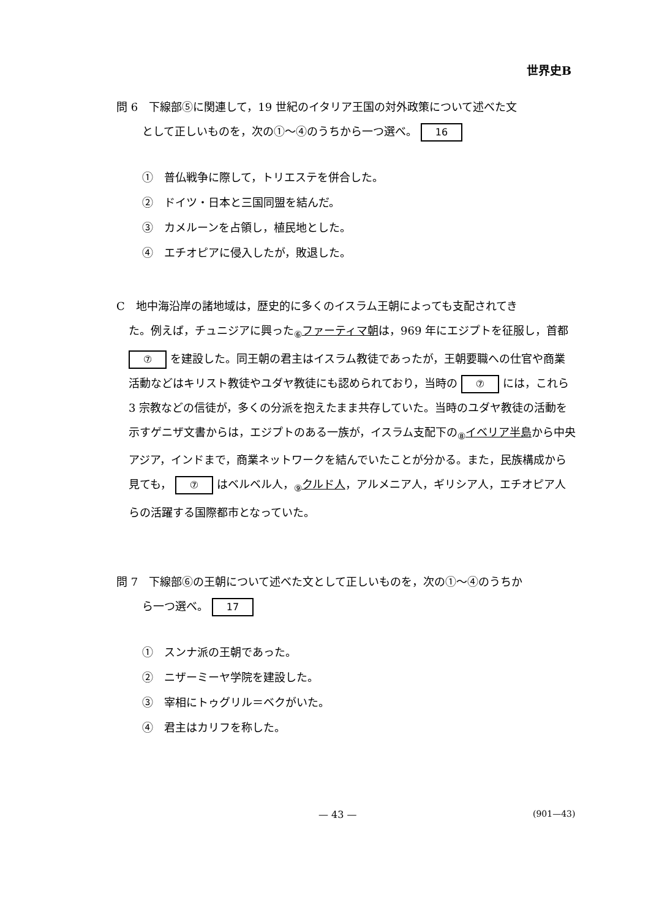世界史B
問 6　下線部⑤に関連して，19 世紀のイタリア王国の対外政策について述べた文
として正しいものを，次の①～④のうちから一つ選べ。 16
①　普仏戦争に際して，トリエステを併合した。
②　ドイツ・日本と三国同盟を結んだ。
③　カメルーンを占領し，植民地とした。
④　エチオピアに侵入したが，敗退した。
C　地中海沿岸の諸地域は，歴史的に多くのイスラム王朝によっても支配されてき
た。例えば，チュニジアに興った<sub>⑥</sub>ファーティマ朝は，969 年にエジプトを征服し，首都 ⑦ を建設した。同王朝の君主はイスラム教徒であったが，王朝要職への仕官や商業活動などはキリスト教徒やユダヤ教徒にも認められており，当時の ⑦ には，これら 3 宗教などの信徒が，多くの分派を抱えたまま共存していた。当時のユダヤ教徒の活動を示すゲニザ文書からは，エジプトのある一族が，イスラム支配下の<sub>⑧</sub>イベリア半島から中央アジア，インドまで，商業ネットワークを結んでいたことが分かる。また，民族構成から見ても， ⑦ はベルベル人，<sub>⑨</sub>クルド人，アルメニア人，ギリシア人，エチオピア人らの活躍する国際都市となっていた。
問 7　下線部⑥の王朝について述べた文として正しいものを，次の①～④のうちか
ら一つ選べ。 17
①　スンナ派の王朝であった。
②　ニザーミーヤ学院を建設した。
③　宰相にトゥグリル＝ベクがいた。
④　君主はカリフを称した。
— 43 — (901—43)